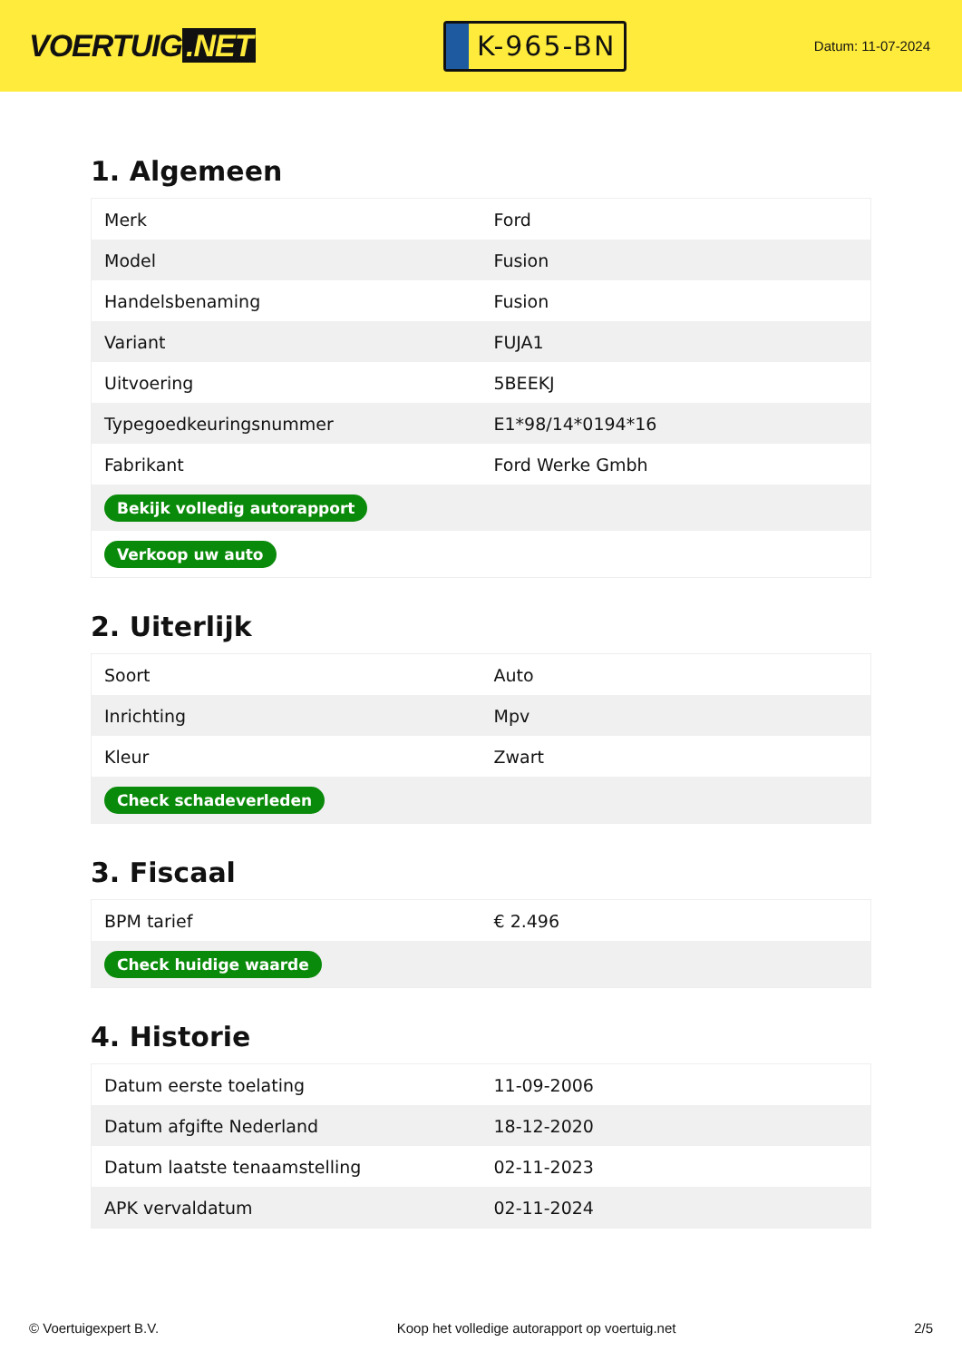VOERTUIG.NET
K-965-BN
Datum: 11-07-2024
1. Algemeen
| Merk | Ford |
| Model | Fusion |
| Handelsbenaming | Fusion |
| Variant | FUJA1 |
| Uitvoering | 5BEEKJ |
| Typegoedkeuringsnummer | E1*98/14*0194*16 |
| Fabrikant | Ford Werke Gmbh |
| Bekijk volledig autorapport | |
| Verkoop uw auto | |
2. Uiterlijk
| Soort | Auto |
| Inrichting | Mpv |
| Kleur | Zwart |
| Check schadeverleden | |
3. Fiscaal
| BPM tarief | € 2.496 |
| Check huidige waarde | |
4. Historie
| Datum eerste toelating | 11-09-2006 |
| Datum afgifte Nederland | 18-12-2020 |
| Datum laatste tenaamstelling | 02-11-2023 |
| APK vervaldatum | 02-11-2024 |
© Voertuigexpert B.V. Koop het volledige autorapport op voertuig.net 2/5